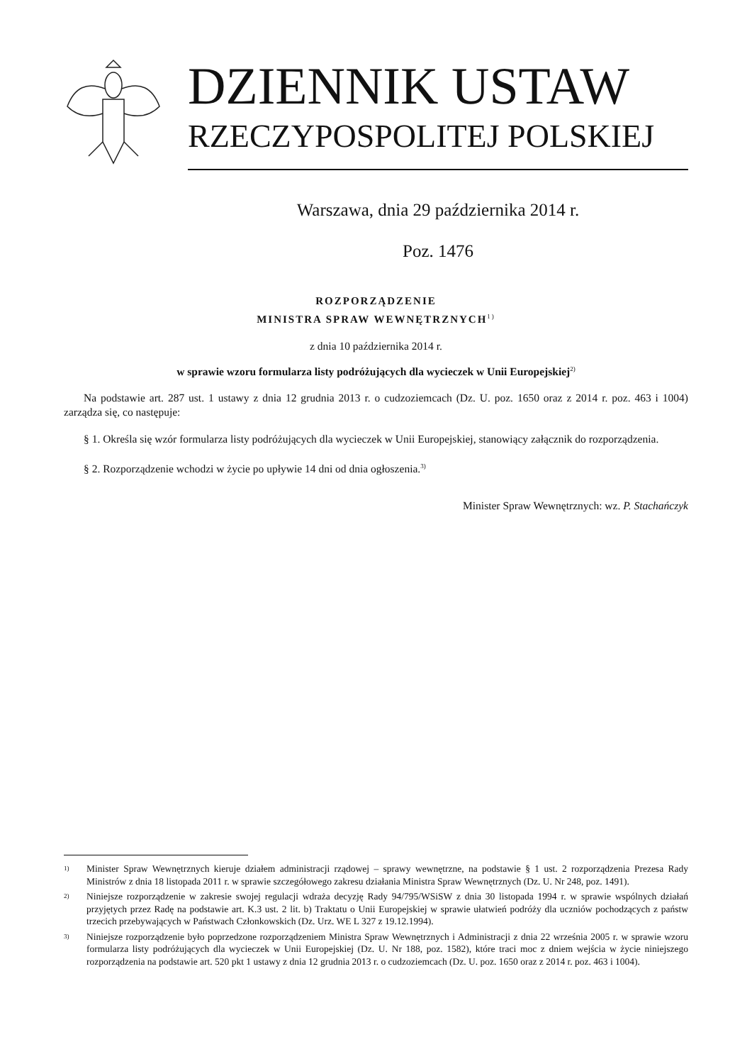DZIENNIK USTAW
RZECZYPOSPOLITEJ POLSKIEJ
Warszawa, dnia 29 października 2014 r.
Poz. 1476
ROZPORZĄDZENIE
MINISTRA SPRAW WEWNĘTRZNYCH<sup>1)</sup>
z dnia 10 października 2014 r.
w sprawie wzoru formularza listy podróżujących dla wycieczek w Unii Europejskiej<sup>2)</sup>
Na podstawie art. 287 ust. 1 ustawy z dnia 12 grudnia 2013 r. o cudzoziemcach (Dz. U. poz. 1650 oraz z 2014 r. poz. 463 i 1004) zarządza się, co następuje:
§ 1. Określa się wzór formularza listy podróżujących dla wycieczek w Unii Europejskiej, stanowiący załącznik do rozporządzenia.
§ 2. Rozporządzenie wchodzi w życie po upływie 14 dni od dnia ogłoszenia.<sup>3)</sup>
Minister Spraw Wewnętrznych: wz. P. Stachańczyk
1) Minister Spraw Wewnętrznych kieruje działem administracji rządowej – sprawy wewnętrzne, na podstawie § 1 ust. 2 rozporządzenia Prezesa Rady Ministrów z dnia 18 listopada 2011 r. w sprawie szczegółowego zakresu działania Ministra Spraw Wewnętrznych (Dz. U. Nr 248, poz. 1491).
2) Niniejsze rozporządzenie w zakresie swojej regulacji wdraża decyzję Rady 94/795/WSiSW z dnia 30 listopada 1994 r. w sprawie wspólnych działań przyjętych przez Radę na podstawie art. K.3 ust. 2 lit. b) Traktatu o Unii Europejskiej w sprawie ułatwień podróży dla uczniów pochodzących z państw trzecich przebywających w Państwach Członkowskich (Dz. Urz. WE L 327 z 19.12.1994).
3) Niniejsze rozporządzenie było poprzedzone rozporządzeniem Ministra Spraw Wewnętrznych i Administracji z dnia 22 września 2005 r. w sprawie wzoru formularza listy podróżujących dla wycieczek w Unii Europejskiej (Dz. U. Nr 188, poz. 1582), które traci moc z dniem wejścia w życie niniejszego rozporządzenia na podstawie art. 520 pkt 1 ustawy z dnia 12 grudnia 2013 r. o cudzoziemcach (Dz. U. poz. 1650 oraz z 2014 r. poz. 463 i 1004).